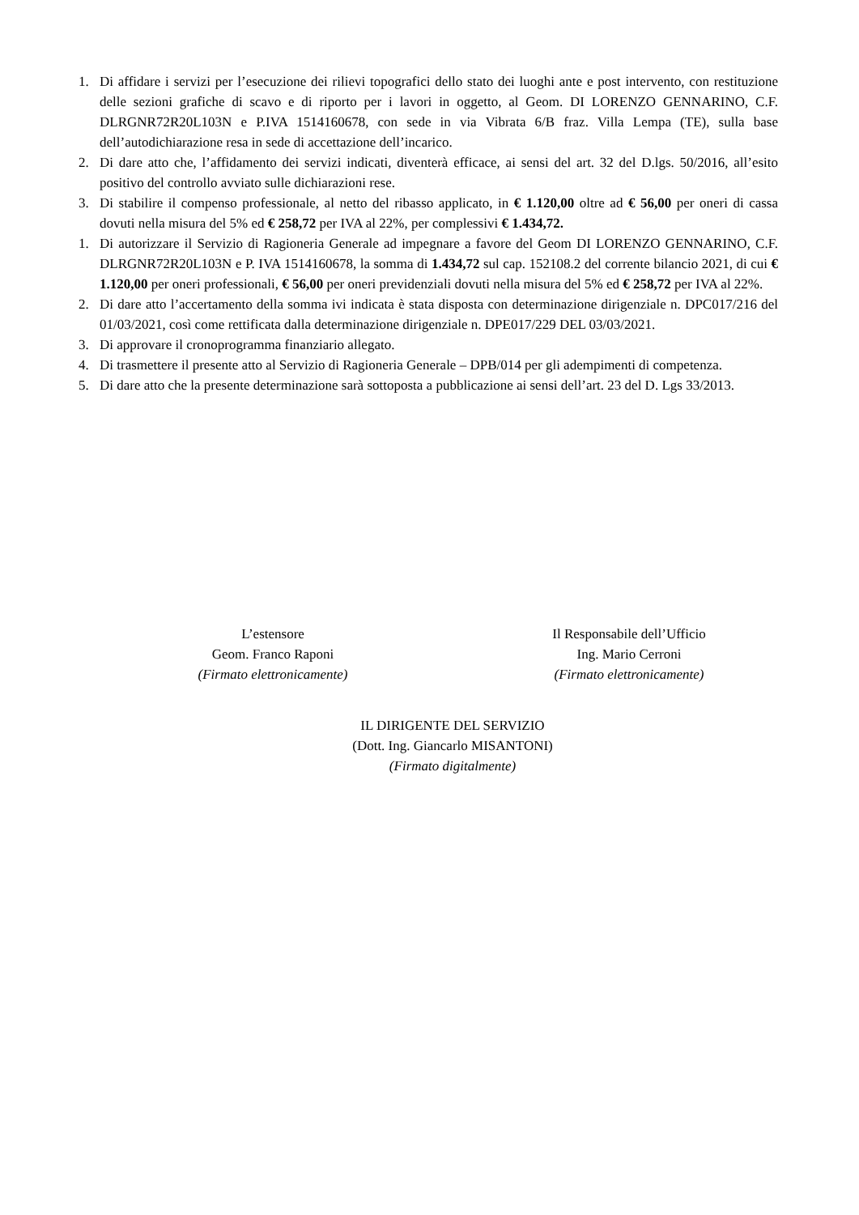1. Di affidare i servizi per l’esecuzione dei rilievi topografici dello stato dei luoghi ante e post intervento, con restituzione delle sezioni grafiche di scavo e di riporto per i lavori in oggetto, al Geom. DI LORENZO GENNARINO, C.F. DLRGNR72R20L103N e P.IVA 1514160678, con sede in via Vibrata 6/B fraz. Villa Lempa (TE), sulla base dell’autodichiarazione resa in sede di accettazione dell’incarico.
2. Di dare atto che, l’affidamento dei servizi indicati, diventerà efficace, ai sensi del art. 32 del D.lgs. 50/2016, all’esito positivo del controllo avviato sulle dichiarazioni rese.
3. Di stabilire il compenso professionale, al netto del ribasso applicato, in € 1.120,00 oltre ad € 56,00 per oneri di cassa dovuti nella misura del 5% ed € 258,72 per IVA al 22%, per complessivi € 1.434,72.
1. Di autorizzare il Servizio di Ragioneria Generale ad impegnare a favore del Geom DI LORENZO GENNARINO, C.F. DLRGNR72R20L103N e P. IVA 1514160678, la somma di 1.434,72 sul cap. 152108.2 del corrente bilancio 2021, di cui € 1.120,00 per oneri professionali, € 56,00 per oneri previdenziali dovuti nella misura del 5% ed € 258,72 per IVA al 22%.
2. Di dare atto l’accertamento della somma ivi indicata è stata disposta con determinazione dirigenziale n. DPC017/216 del 01/03/2021, così come rettificata dalla determinazione dirigenziale n. DPE017/229 DEL 03/03/2021.
3. Di approvare il cronoprogramma finanziario allegato.
4. Di trasmettere il presente atto al Servizio di Ragioneria Generale – DPB/014 per gli adempimenti di competenza.
5. Di dare atto che la presente determinazione sarà sottoposta a pubblicazione ai sensi dell’art. 23 del D. Lgs 33/2013.
L’estensore
Geom. Franco Raponi
(Firmato elettronicamente)
Il Responsabile dell’Ufficio
Ing. Mario Cerroni
(Firmato elettronicamente)
IL DIRIGENTE DEL SERVIZIO
(Dott. Ing. Giancarlo MISANTONI)
(Firmato digitalmente)